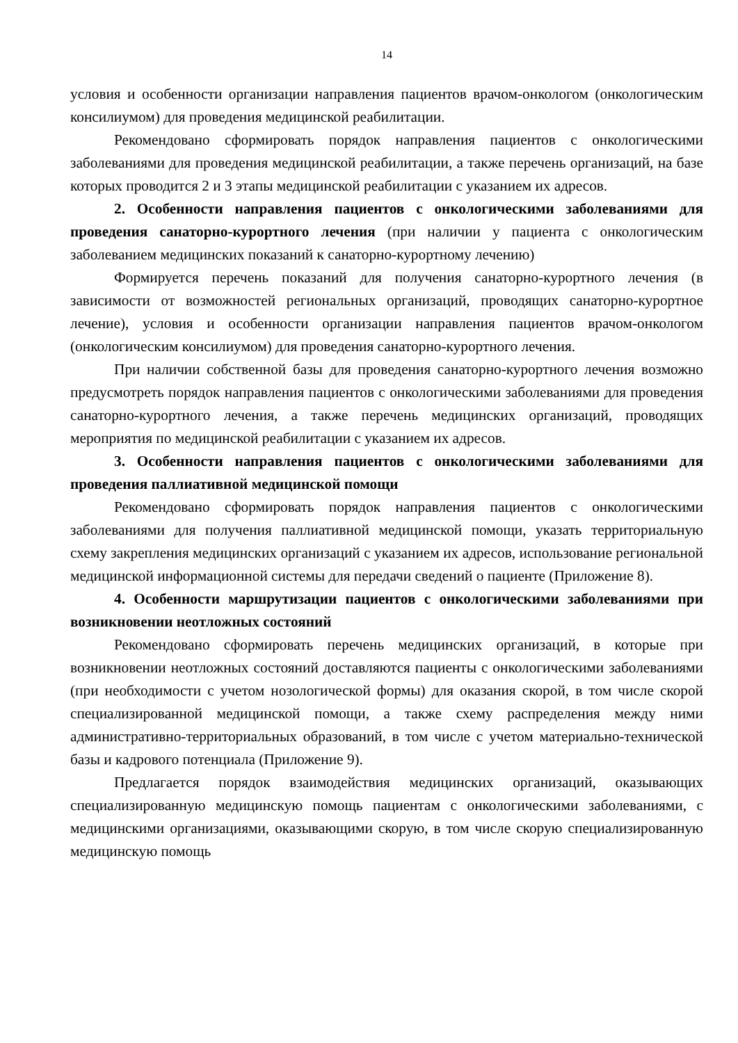14
условия и особенности организации направления пациентов врачом-онкологом (онкологическим консилиумом) для проведения медицинской реабилитации.
Рекомендовано сформировать порядок направления пациентов с онкологическими заболеваниями для проведения медицинской реабилитации, а также перечень организаций, на базе которых проводится 2 и 3 этапы медицинской реабилитации с указанием их адресов.
2. Особенности направления пациентов с онкологическими заболеваниями для проведения санаторно-курортного лечения (при наличии у пациента с онкологическим заболеванием медицинских показаний к санаторно-курортному лечению)
Формируется перечень показаний для получения санаторно-курортного лечения (в зависимости от возможностей региональных организаций, проводящих санаторно-курортное лечение), условия и особенности организации направления пациентов врачом-онкологом (онкологическим консилиумом) для проведения санаторно-курортного лечения.
При наличии собственной базы для проведения санаторно-курортного лечения возможно предусмотреть порядок направления пациентов с онкологическими заболеваниями для проведения санаторно-курортного лечения, а также перечень медицинских организаций, проводящих мероприятия по медицинской реабилитации с указанием их адресов.
3. Особенности направления пациентов с онкологическими заболеваниями для проведения паллиативной медицинской помощи
Рекомендовано сформировать порядок направления пациентов с онкологическими заболеваниями для получения паллиативной медицинской помощи, указать территориальную схему закрепления медицинских организаций с указанием их адресов, использование региональной медицинской информационной системы для передачи сведений о пациенте (Приложение 8).
4. Особенности маршрутизации пациентов с онкологическими заболеваниями при возникновении неотложных состояний
Рекомендовано сформировать перечень медицинских организаций, в которые при возникновении неотложных состояний доставляются пациенты с онкологическими заболеваниями (при необходимости с учетом нозологической формы) для оказания скорой, в том числе скорой специализированной медицинской помощи, а также схему распределения между ними административно-территориальных образований, в том числе с учетом материально-технической базы и кадрового потенциала (Приложение 9).
Предлагается порядок взаимодействия медицинских организаций, оказывающих специализированную медицинскую помощь пациентам с онкологическими заболеваниями, с медицинскими организациями, оказывающими скорую, в том числе скорую специализированную медицинскую помощь